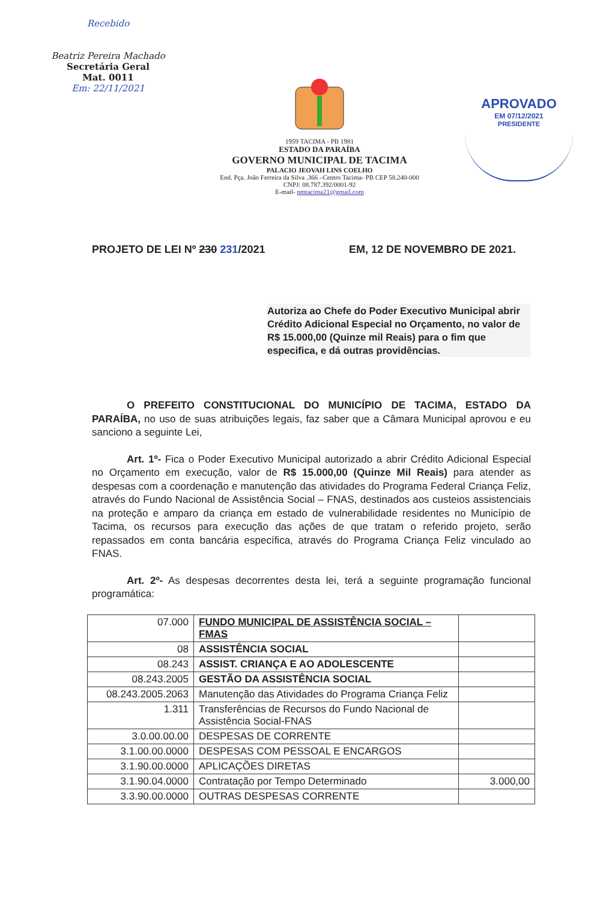Recebido
Beatriz Pereira Machado
Secretária Geral
Mat. 0011
Em: 22/11/2021
1959 TACIMA - PB 1981
ESTADO DA PARAÍBA
GOVERNO MUNICIPAL DE TACIMA
PALACIO JEOVAH LINS COELHO
End. Pça. João Ferreira da Silva .366 –Centro Tacima- PB CEP 58.240-000
CNPJ: 08.787.392/0001-92
E-mail- pmtacima21@gmail.com
APROVADO
EM 07/12/2021
PRESIDENTE
PROJETO DE LEI Nº 230 231/2021 EM, 12 DE NOVEMBRO DE 2021.
Autoriza ao Chefe do Poder Executivo Municipal abrir Crédito Adicional Especial no Orçamento, no valor de R$ 15.000,00 (Quinze mil Reais) para o fim que especifica, e dá outras providências.
O PREFEITO CONSTITUCIONAL DO MUNICÍPIO DE TACIMA, ESTADO DA PARAÍBA, no uso de suas atribuições legais, faz saber que a Câmara Municipal aprovou e eu sanciono a seguinte Lei,
Art. 1º- Fica o Poder Executivo Municipal autorizado a abrir Crédito Adicional Especial no Orçamento em execução, valor de R$ 15.000,00 (Quinze Mil Reais) para atender as despesas com a coordenação e manutenção das atividades do Programa Federal Criança Feliz, através do Fundo Nacional de Assistência Social – FNAS, destinados aos custeios assistenciais na proteção e amparo da criança em estado de vulnerabilidade residentes no Município de Tacima, os recursos para execução das ações de que tratam o referido projeto, serão repassados em conta bancária específica, através do Programa Criança Feliz vinculado ao FNAS.
Art. 2º- As despesas decorrentes desta lei, terá a seguinte programação funcional programática:
| 07.000 | FUNDO MUNICIPAL DE ASSISTÊNCIA SOCIAL – FMAS | |
| 08 | ASSISTÊNCIA SOCIAL | |
| 08.243 | ASSIST. CRIANÇA E AO ADOLESCENTE | |
| 08.243.2005 | GESTÃO DA ASSISTÊNCIA SOCIAL | |
| 08.243.2005.2063 | Manutenção das Atividades do Programa Criança Feliz | |
| 1.311 | Transferências de Recursos do Fundo Nacional de Assistência Social-FNAS | |
| 3.0.00.00.00 | DESPESAS DE CORRENTE | |
| 3.1.00.00.0000 | DESPESAS COM PESSOAL E ENCARGOS | |
| 3.1.90.00.0000 | APLICAÇÕES DIRETAS | |
| 3.1.90.04.0000 | Contratação por Tempo Determinado | 3.000,00 |
| 3.3.90.00.0000 | OUTRAS DESPESAS CORRENTE | |